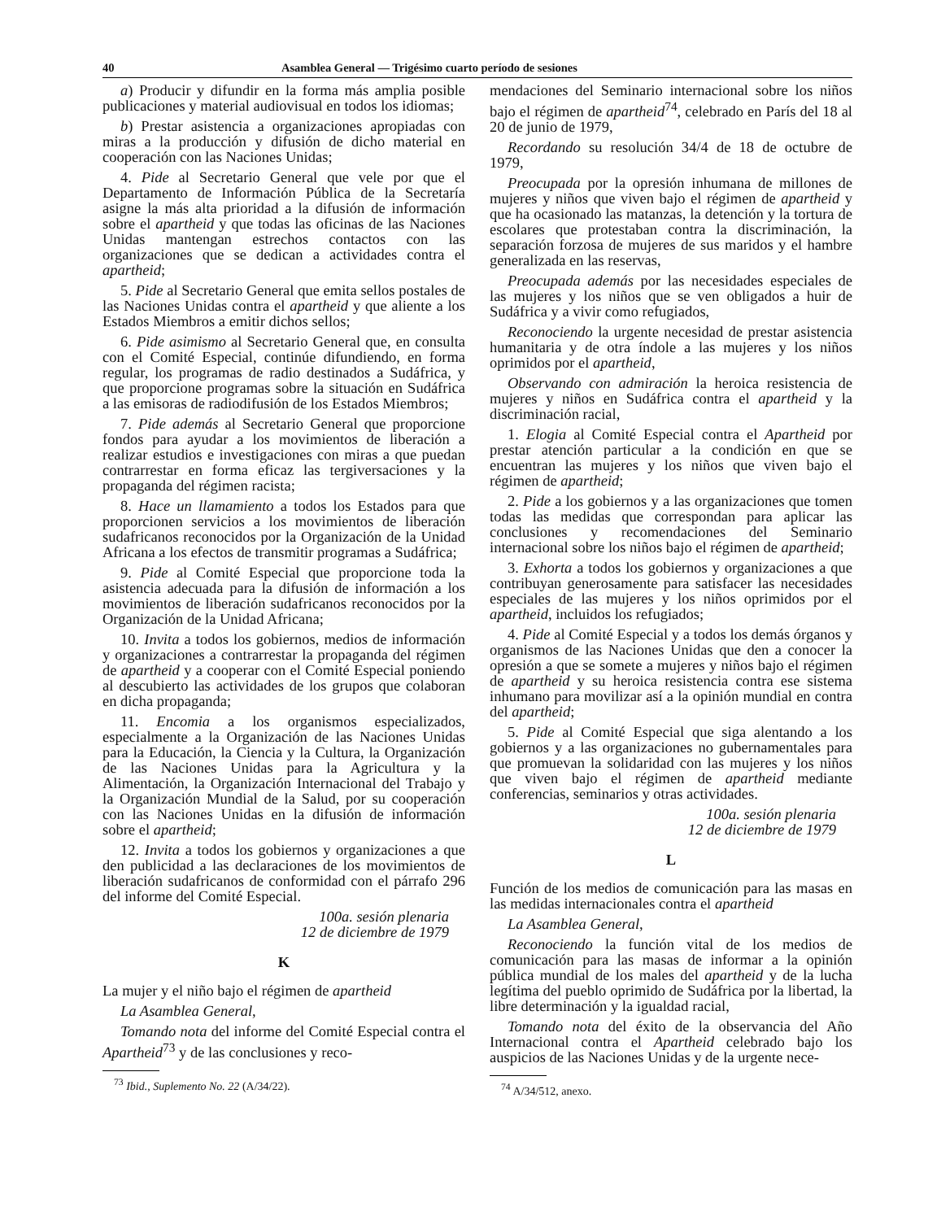40 Asamblea General — Trigésimo cuarto período de sesiones
a) Producir y difundir en la forma más amplia posible publicaciones y material audiovisual en todos los idiomas;
b) Prestar asistencia a organizaciones apropiadas con miras a la producción y difusión de dicho material en cooperación con las Naciones Unidas;
4. Pide al Secretario General que vele por que el Departamento de Información Pública de la Secretaría asigne la más alta prioridad a la difusión de información sobre el apartheid y que todas las oficinas de las Naciones Unidas mantengan estrechos contactos con las organizaciones que se dedican a actividades contra el apartheid;
5. Pide al Secretario General que emita sellos postales de las Naciones Unidas contra el apartheid y que aliente a los Estados Miembros a emitir dichos sellos;
6. Pide asimismo al Secretario General que, en consulta con el Comité Especial, continúe difundiendo, en forma regular, los programas de radio destinados a Sudáfrica, y que proporcione programas sobre la situación en Sudáfrica a las emisoras de radiodifusión de los Estados Miembros;
7. Pide además al Secretario General que proporcione fondos para ayudar a los movimientos de liberación a realizar estudios e investigaciones con miras a que puedan contrarrestar en forma eficaz las tergiversaciones y la propaganda del régimen racista;
8. Hace un llamamiento a todos los Estados para que proporcionen servicios a los movimientos de liberación sudafricanos reconocidos por la Organización de la Unidad Africana a los efectos de transmitir programas a Sudáfrica;
9. Pide al Comité Especial que proporcione toda la asistencia adecuada para la difusión de información a los movimientos de liberación sudafricanos reconocidos por la Organización de la Unidad Africana;
10. Invita a todos los gobiernos, medios de información y organizaciones a contrarrestar la propaganda del régimen de apartheid y a cooperar con el Comité Especial poniendo al descubierto las actividades de los grupos que colaboran en dicha propaganda;
11. Encomia a los organismos especializados, especialmente a la Organización de las Naciones Unidas para la Educación, la Ciencia y la Cultura, la Organización de las Naciones Unidas para la Agricultura y la Alimentación, la Organización Internacional del Trabajo y la Organización Mundial de la Salud, por su cooperación con las Naciones Unidas en la difusión de información sobre el apartheid;
12. Invita a todos los gobiernos y organizaciones a que den publicidad a las declaraciones de los movimientos de liberación sudafricanos de conformidad con el párrafo 296 del informe del Comité Especial.
100a. sesión plenaria
12 de diciembre de 1979
K
La mujer y el niño bajo el régimen de apartheid
La Asamblea General,
Tomando nota del informe del Comité Especial contra el Apartheid<sup>73</sup> y de las conclusiones y reco-
<sup>73</sup> Ibid., Suplemento No. 22 (A/34/22).
mendaciones del Seminario internacional sobre los niños bajo el régimen de apartheid<sup>74</sup>, celebrado en París del 18 al 20 de junio de 1979,
Recordando su resolución 34/4 de 18 de octubre de 1979,
Preocupada por la opresión inhumana de millones de mujeres y niños que viven bajo el régimen de apartheid y que ha ocasionado las matanzas, la detención y la tortura de escolares que protestaban contra la discriminación, la separación forzosa de mujeres de sus maridos y el hambre generalizada en las reservas,
Preocupada además por las necesidades especiales de las mujeres y los niños que se ven obligados a huir de Sudáfrica y a vivir como refugiados,
Reconociendo la urgente necesidad de prestar asistencia humanitaria y de otra índole a las mujeres y los niños oprimidos por el apartheid,
Observando con admiración la heroica resistencia de mujeres y niños en Sudáfrica contra el apartheid y la discriminación racial,
1. Elogia al Comité Especial contra el Apartheid por prestar atención particular a la condición en que se encuentran las mujeres y los niños que viven bajo el régimen de apartheid;
2. Pide a los gobiernos y a las organizaciones que tomen todas las medidas que correspondan para aplicar las conclusiones y recomendaciones del Seminario internacional sobre los niños bajo el régimen de apartheid;
3. Exhorta a todos los gobiernos y organizaciones a que contribuyan generosamente para satisfacer las necesidades especiales de las mujeres y los niños oprimidos por el apartheid, incluidos los refugiados;
4. Pide al Comité Especial y a todos los demás órganos y organismos de las Naciones Unidas que den a conocer la opresión a que se somete a mujeres y niños bajo el régimen de apartheid y su heroica resistencia contra ese sistema inhumano para movilizar así a la opinión mundial en contra del apartheid;
5. Pide al Comité Especial que siga alentando a los gobiernos y a las organizaciones no gubernamentales para que promuevan la solidaridad con las mujeres y los niños que viven bajo el régimen de apartheid mediante conferencias, seminarios y otras actividades.
100a. sesión plenaria
12 de diciembre de 1979
L
Función de los medios de comunicación para las masas en las medidas internacionales contra el apartheid
La Asamblea General,
Reconociendo la función vital de los medios de comunicación para las masas de informar a la opinión pública mundial de los males del apartheid y de la lucha legítima del pueblo oprimido de Sudáfrica por la libertad, la libre determinación y la igualdad racial,
Tomando nota del éxito de la observancia del Año Internacional contra el Apartheid celebrado bajo los auspicios de las Naciones Unidas y de la urgente nece-
<sup>74</sup> A/34/512, anexo.